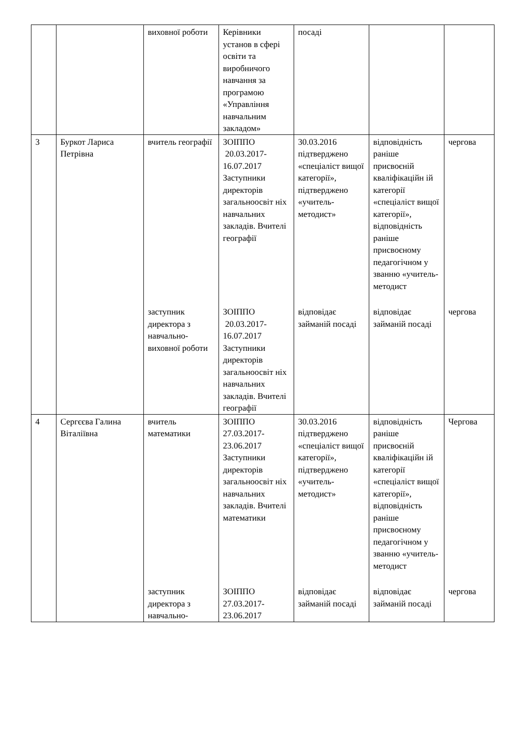| | | виховної роботи | Керівники установ в сфері освіти та виробничого навчання за програмою «Управління навчальним закладом» | посаді | | |
| 3 | Буркот Лариса Петрівна | вчитель географії | ЗОІППО 20.03.2017-16.07.2017 Заступники директорів загальноосвіт ніх навчальних закладів. Вчителі географії | 30.03.2016 підтверджено «спеціаліст вищої категорії», підтверджено «учитель-методист» | відповідність раніше присвоєній кваліфікаційн ій категорії «спеціаліст вищої категорії», відповідність раніше присвоєному педагогічном у званню «учитель-методист | чергова |
| | | заступник директора з навчально-виховної роботи | ЗОІППО 20.03.2017-16.07.2017 Заступники директорів загальноосвіт ніх навчальних закладів. Вчителі географії | відповідає займаній посаді | відповідає займаній посаді | чергова |
| 4 | Сергєєва Галина Віталіївна | вчитель математики | ЗОІППО 27.03.2017-23.06.2017 Заступники директорів загальноосвіт ніх навчальних закладів. Вчителі математики | 30.03.2016 підтверджено «спеціаліст вищої категорії», підтверджено «учитель-методист» | відповідність раніше присвоєній кваліфікаційн ій категорії «спеціаліст вищої категорії», відповідність раніше присвоєному педагогічном у званню «учитель-методист | Чергова |
| | | заступник директора з навчально- | ЗОІППО 27.03.2017-23.06.2017 | відповідає займаній посаді | відповідає займаній посаді | чергова |